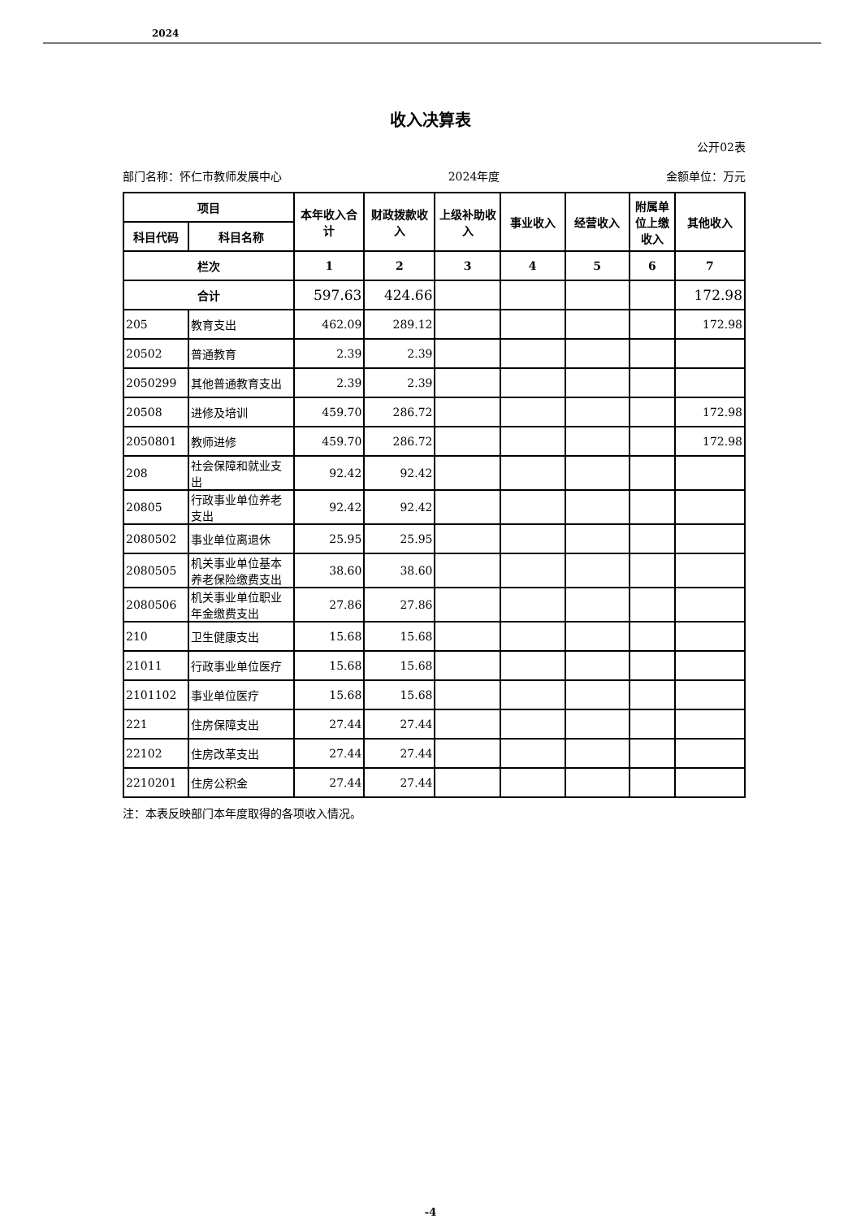2024
收入决算表
公开02表
部门名称：怀仁市教师发展中心 2024年度 金额单位：万元
| 项目 | | 本年收入合计 | 财政拨款收入 | 上级补助收入 | 事业收入 | 经营收入 | 附属单位上缴收入 | 其他收入 |
| --- | --- | --- | --- | --- | --- | --- | --- | --- |
| 科目代码 | 科目名称 | | | | | | | |
| 栏次 | | 1 | 2 | 3 | 4 | 5 | 6 | 7 |
| 合计 | | 597.63 | 424.66 | | | | | 172.98 |
| 205 | 教育支出 | 462.09 | 289.12 | | | | | 172.98 |
| 20502 | 普通教育 | 2.39 | 2.39 | | | | | |
| 2050299 | 其他普通教育支出 | 2.39 | 2.39 | | | | | |
| 20508 | 进修及培训 | 459.70 | 286.72 | | | | | 172.98 |
| 2050801 | 教师进修 | 459.70 | 286.72 | | | | | 172.98 |
| 208 | 社会保障和就业支出 | 92.42 | 92.42 | | | | | |
| 20805 | 行政事业单位养老支出 | 92.42 | 92.42 | | | | | |
| 2080502 | 事业单位离退休 | 25.95 | 25.95 | | | | | |
| 2080505 | 机关事业单位基本养老保险缴费支出 | 38.60 | 38.60 | | | | | |
| 2080506 | 机关事业单位职业年金缴费支出 | 27.86 | 27.86 | | | | | |
| 210 | 卫生健康支出 | 15.68 | 15.68 | | | | | |
| 21011 | 行政事业单位医疗 | 15.68 | 15.68 | | | | | |
| 2101102 | 事业单位医疗 | 15.68 | 15.68 | | | | | |
| 221 | 住房保障支出 | 27.44 | 27.44 | | | | | |
| 22102 | 住房改革支出 | 27.44 | 27.44 | | | | | |
| 2210201 | 住房公积金 | 27.44 | 27.44 | | | | | |
注：本表反映部门本年度取得的各项收入情况。
-4